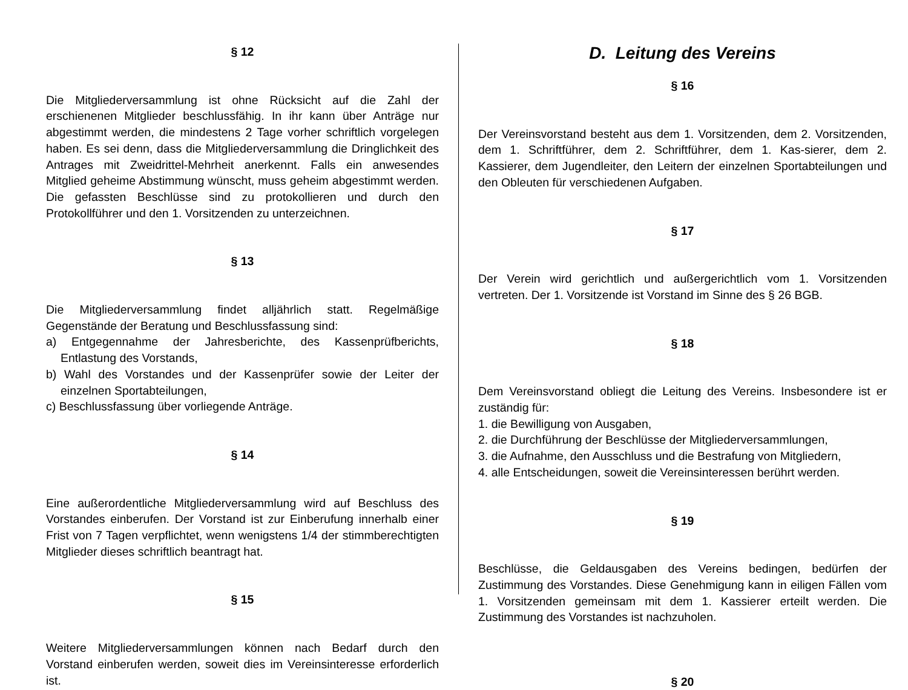§ 12
Die Mitgliederversammlung ist ohne Rücksicht auf die Zahl der erschienenen Mitglieder beschlussfähig. In ihr kann über Anträge nur abgestimmt werden, die mindestens 2 Tage vorher schriftlich vorgelegen haben. Es sei denn, dass die Mitgliederversammlung die Dringlichkeit des Antrages mit Zweidrittel-Mehrheit anerkennt. Falls ein anwesendes Mitglied geheime Abstimmung wünscht, muss geheim abgestimmt werden. Die gefassten Beschlüsse sind zu protokollieren und durch den Protokollführer und den 1. Vorsitzenden zu unterzeichnen.
§ 13
Die Mitgliederversammlung findet alljährlich statt. Regelmäßige Gegenstände der Beratung und Beschlussfassung sind:
a) Entgegennahme der Jahresberichte, des Kassenprüfberichts, Entlastung des Vorstands,
b) Wahl des Vorstandes und der Kassenprüfer sowie der Leiter der einzelnen Sportabteilungen,
c) Beschlussfassung über vorliegende Anträge.
§ 14
Eine außerordentliche Mitgliederversammlung wird auf Beschluss des Vorstandes einberufen. Der Vorstand ist zur Einberufung innerhalb einer Frist von 7 Tagen verpflichtet, wenn wenigstens 1/4 der stimmberechtigten Mitglieder dieses schriftlich beantragt hat.
§ 15
Weitere Mitgliederversammlungen können nach Bedarf durch den Vorstand einberufen werden, soweit dies im Vereinsinteresse erforderlich ist.
D. Leitung des Vereins
§ 16
Der Vereinsvorstand besteht aus dem 1. Vorsitzenden, dem 2. Vorsitzenden, dem 1. Schriftführer, dem 2. Schriftführer, dem 1. Kas-sierer, dem 2. Kassierer, dem Jugendleiter, den Leitern der einzelnen Sportabteilungen und den Obleuten für verschiedenen Aufgaben.
§ 17
Der Verein wird gerichtlich und außergerichtlich vom 1. Vorsitzenden vertreten. Der 1. Vorsitzende ist Vorstand im Sinne des § 26 BGB.
§ 18
Dem Vereinsvorstand obliegt die Leitung des Vereins. Insbesondere ist er zuständig für:
1. die Bewilligung von Ausgaben,
2. die Durchführung der Beschlüsse der Mitgliederversammlungen,
3. die Aufnahme, den Ausschluss und die Bestrafung von Mitgliedern,
4. alle Entscheidungen, soweit die Vereinsinteressen berührt werden.
§ 19
Beschlüsse, die Geldausgaben des Vereins bedingen, bedürfen der Zustimmung des Vorstandes. Diese Genehmigung kann in eiligen Fällen vom 1. Vorsitzenden gemeinsam mit dem 1. Kassierer erteilt werden. Die Zustimmung des Vorstandes ist nachzuholen.
§ 20